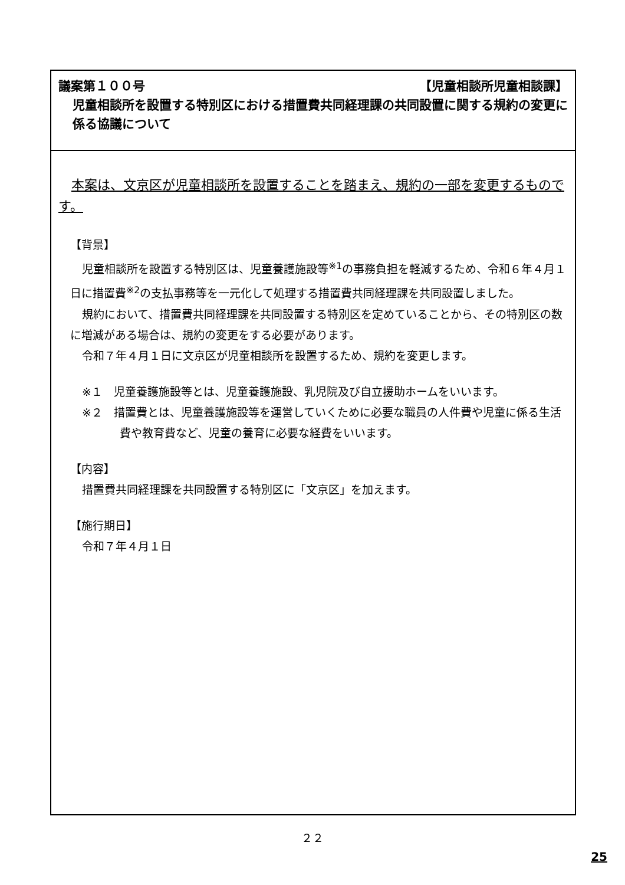議案第１００号 【児童相談所児童相談課】
児童相談所を設置する特別区における措置費共同経理課の共同設置に関する規約の変更に係る協議について
本案は、文京区が児童相談所を設置することを踏まえ、規約の一部を変更するものです。
【背景】
児童相談所を設置する特別区は、児童養護施設等<sup>※1</sup>の事務負担を軽減するため、令和６年４月１日に措置費<sup>※2</sup>の支払事務等を一元化して処理する措置費共同経理課を共同設置しました。
規約において、措置費共同経理課を共同設置する特別区を定めていることから、その特別区の数に増減がある場合は、規約の変更をする必要があります。
令和７年４月１日に文京区が児童相談所を設置するため、規約を変更します。
※１　児童養護施設等とは、児童養護施設、乳児院及び自立援助ホームをいいます。
※２　措置費とは、児童養護施設等を運営していくために必要な職員の人件費や児童に係る生活費や教育費など、児童の養育に必要な経費をいいます。
【内容】
措置費共同経理課を共同設置する特別区に「文京区」を加えます。
【施行期日】
令和７年４月１日
２２
25